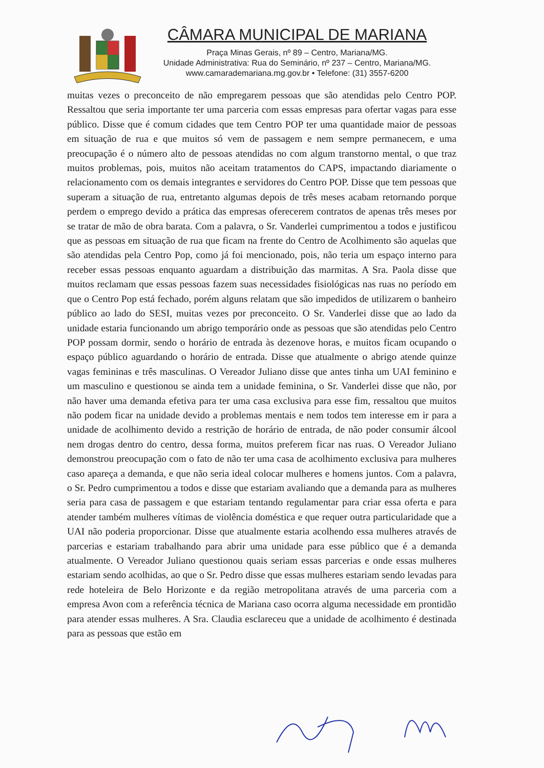CÂMARA MUNICIPAL DE MARIANA
Praça Minas Gerais, nº 89 – Centro, Mariana/MG.
Unidade Administrativa: Rua do Seminário, nº 237 – Centro, Mariana/MG.
www.camarademariana.mg.gov.br • Telefone: (31) 3557-6200
muitas vezes o preconceito de não empregarem pessoas que são atendidas pelo Centro POP. Ressaltou que seria importante ter uma parceria com essas empresas para ofertar vagas para esse público. Disse que é comum cidades que tem Centro POP ter uma quantidade maior de pessoas em situação de rua e que muitos só vem de passagem e nem sempre permanecem, e uma preocupação é o número alto de pessoas atendidas no com algum transtorno mental, o que traz muitos problemas, pois, muitos não aceitam tratamentos do CAPS, impactando diariamente o relacionamento com os demais integrantes e servidores do Centro POP. Disse que tem pessoas que superam a situação de rua, entretanto algumas depois de três meses acabam retornando porque perdem o emprego devido a prática das empresas oferecerem contratos de apenas três meses por se tratar de mão de obra barata. Com a palavra, o Sr. Vanderlei cumprimentou a todos e justificou que as pessoas em situação de rua que ficam na frente do Centro de Acolhimento são aquelas que são atendidas pela Centro Pop, como já foi mencionado, pois, não teria um espaço interno para receber essas pessoas enquanto aguardam a distribuição das marmitas. A Sra. Paola disse que muitos reclamam que essas pessoas fazem suas necessidades fisiológicas nas ruas no período em que o Centro Pop está fechado, porém alguns relatam que são impedidos de utilizarem o banheiro público ao lado do SESI, muitas vezes por preconceito. O Sr. Vanderlei disse que ao lado da unidade estaria funcionando um abrigo temporário onde as pessoas que são atendidas pelo Centro POP possam dormir, sendo o horário de entrada às dezenove horas, e muitos ficam ocupando o espaço público aguardando o horário de entrada. Disse que atualmente o abrigo atende quinze vagas femininas e três masculinas. O Vereador Juliano disse que antes tinha um UAI feminino e um masculino e questionou se ainda tem a unidade feminina, o Sr. Vanderlei disse que não, por não haver uma demanda efetiva para ter uma casa exclusiva para esse fim, ressaltou que muitos não podem ficar na unidade devido a problemas mentais e nem todos tem interesse em ir para a unidade de acolhimento devido a restrição de horário de entrada, de não poder consumir álcool nem drogas dentro do centro, dessa forma, muitos preferem ficar nas ruas. O Vereador Juliano demonstrou preocupação com o fato de não ter uma casa de acolhimento exclusiva para mulheres caso apareça a demanda, e que não seria ideal colocar mulheres e homens juntos. Com a palavra, o Sr. Pedro cumprimentou a todos e disse que estariam avaliando que a demanda para as mulheres seria para casa de passagem e que estariam tentando regulamentar para criar essa oferta e para atender também mulheres vítimas de violência doméstica e que requer outra particularidade que a UAI não poderia proporcionar. Disse que atualmente estaria acolhendo essa mulheres através de parcerias e estariam trabalhando para abrir uma unidade para esse público que é a demanda atualmente. O Vereador Juliano questionou quais seriam essas parcerias e onde essas mulheres estariam sendo acolhidas, ao que o Sr. Pedro disse que essas mulheres estariam sendo levadas para rede hoteleira de Belo Horizonte e da região metropolitana através de uma parceria com a empresa Avon com a referência técnica de Mariana caso ocorra alguma necessidade em prontidão para atender essas mulheres. A Sra. Claudia esclareceu que a unidade de acolhimento é destinada para as pessoas que estão em